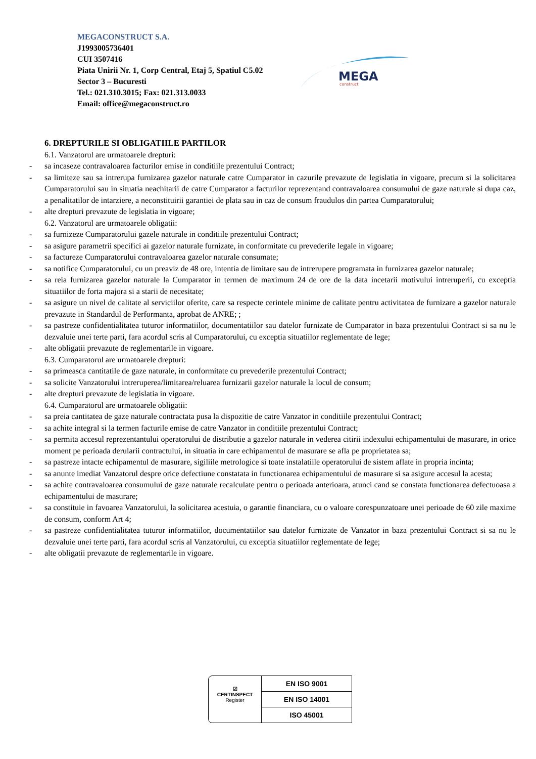MEGACONSTRUCT S.A.
J1993005736401
CUI 3507416
Piata Unirii Nr. 1, Corp Central, Etaj 5, Spatiul C5.02
Sector 3 – Bucuresti
Tel.: 021.310.3015; Fax: 021.313.0033
Email: office@megaconstruct.ro
MEGA
construct
6. DREPTURILE SI OBLIGATIILE PARTILOR
6.1. Vanzatorul are urmatoarele drepturi:
- sa incaseze contravaloarea facturilor emise in conditiile prezentului Contract;
- sa limiteze sau sa intrerupa furnizarea gazelor naturale catre Cumparator in cazurile prevazute de legislatia in vigoare, precum si la solicitarea Cumparatorului sau in situatia neachitarii de catre Cumparator a facturilor reprezentand contravaloarea consumului de gaze naturale si dupa caz, a penalitatilor de intarziere, a neconstituirii garantiei de plata sau in caz de consum fraudulos din partea Cumparatorului;
- alte drepturi prevazute de legislatia in vigoare;
6.2. Vanzatorul are urmatoarele obligatii:
- sa furnizeze Cumparatorului gazele naturale in conditiile prezentului Contract;
- sa asigure parametrii specifici ai gazelor naturale furnizate, in conformitate cu prevederile legale in vigoare;
- sa factureze Cumparatorului contravaloarea gazelor naturale consumate;
- sa notifice Cumparatorului, cu un preaviz de 48 ore, intentia de limitare sau de intrerupere programata in furnizarea gazelor naturale;
- sa reia furnizarea gazelor naturale la Cumparator in termen de maximum 24 de ore de la data incetarii motivului intreruperii, cu exceptia situatiilor de forta majora si a starii de necesitate;
- sa asigure un nivel de calitate al serviciilor oferite, care sa respecte cerintele minime de calitate pentru activitatea de furnizare a gazelor naturale prevazute in Standardul de Performanta, aprobat de ANRE; ;
- sa pastreze confidentialitatea tuturor informatiilor, documentatiilor sau datelor furnizate de Cumparator in baza prezentului Contract si sa nu le dezvaluie unei terte parti, fara acordul scris al Cumparatorului, cu exceptia situatiilor reglementate de lege;
- alte obligatii prevazute de reglementarile in vigoare.
6.3. Cumparatorul are urmatoarele drepturi:
- sa primeasca cantitatile de gaze naturale, in conformitate cu prevederile prezentului Contract;
- sa solicite Vanzatorului intreruperea/limitarea/reluarea furnizarii gazelor naturale la locul de consum;
- alte drepturi prevazute de legislatia in vigoare.
6.4. Cumparatorul are urmatoarele obligatii:
- sa preia cantitatea de gaze naturale contractata pusa la dispozitie de catre Vanzator in conditiile prezentului Contract;
- sa achite integral si la termen facturile emise de catre Vanzator in conditiile prezentului Contract;
- sa permita accesul reprezentantului operatorului de distributie a gazelor naturale in vederea citirii indexului echipamentului de masurare, in orice moment pe perioada derularii contractului, in situatia in care echipamentul de masurare se afla pe proprietatea sa;
- sa pastreze intacte echipamentul de masurare, sigiliile metrologice si toate instalatiile operatorului de sistem aflate in propria incinta;
- sa anunte imediat Vanzatorul despre orice defectiune constatata in functionarea echipamentului de masurare si sa asigure accesul la acesta;
- sa achite contravaloarea consumului de gaze naturale recalculate pentru o perioada anterioara, atunci cand se constata functionarea defectuoasa a echipamentului de masurare;
- sa constituie in favoarea Vanzatorului, la solicitarea acestuia, o garantie financiara, cu o valoare corespunzatoare unei perioade de 60 zile maxime de consum, conform Art 4;
- sa pastreze confidentialitatea tuturor informatiilor, documentatiilor sau datelor furnizate de Vanzator in baza prezentului Contract si sa nu le dezvaluie unei terte parti, fara acordul scris al Vanzatorului, cu exceptia situatiilor reglementate de lege;
- alte obligatii prevazute de reglementarile in vigoare.
☑
CERTINSPECT
Register
EN ISO 9001
EN ISO 14001
ISO 45001